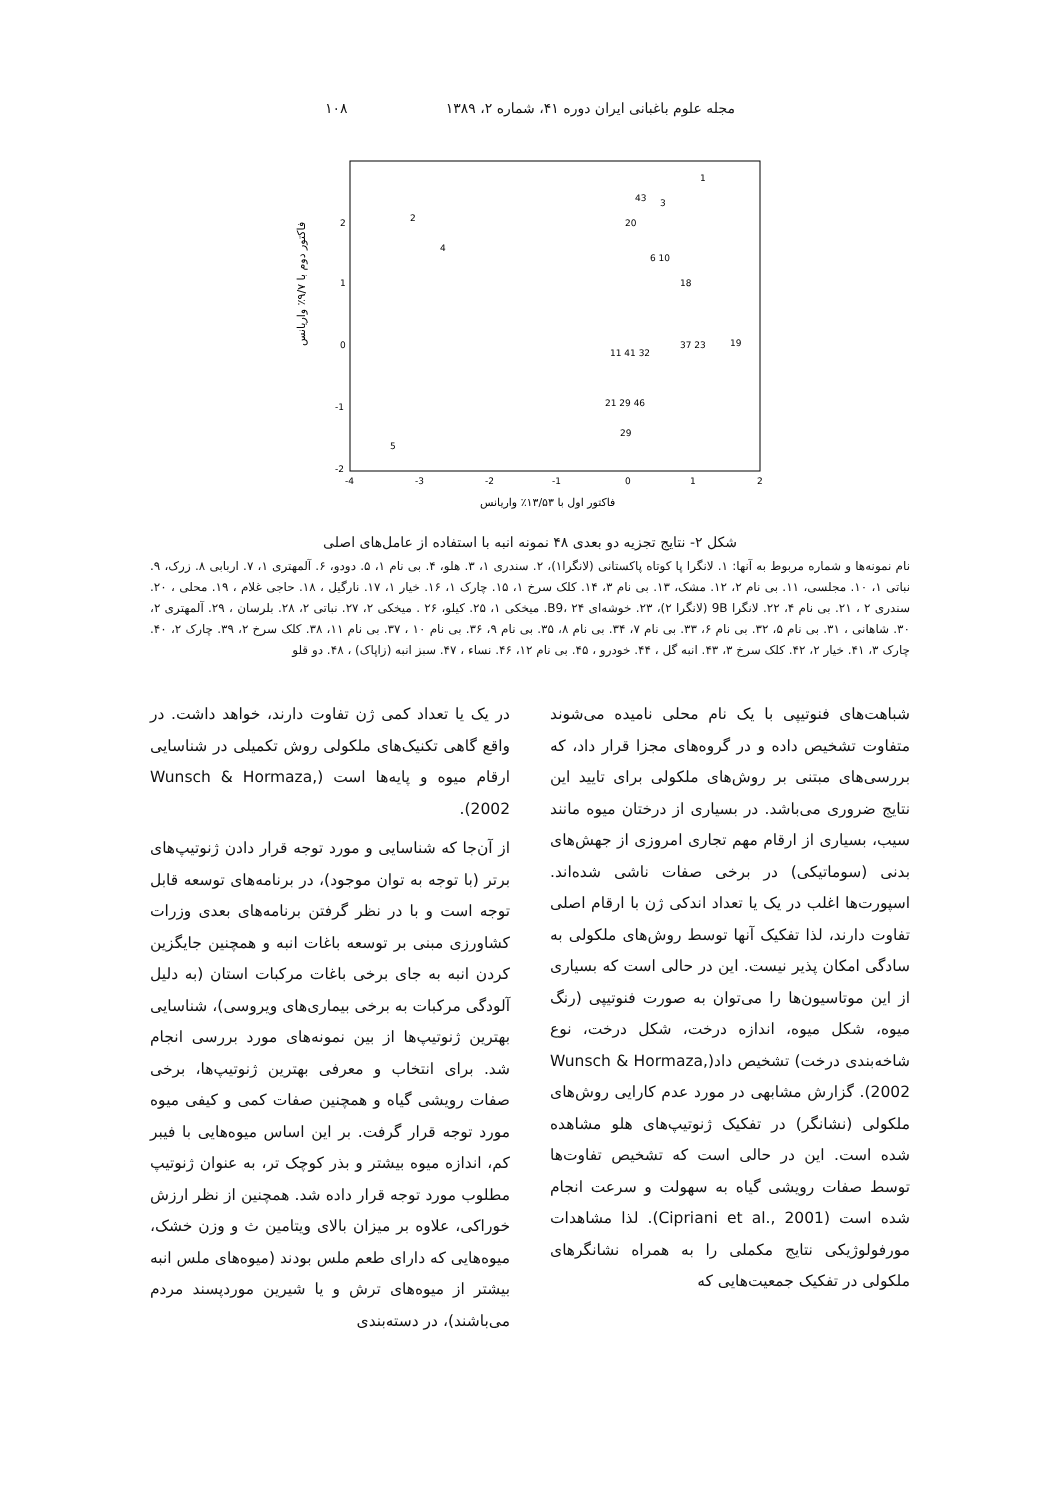مجله علوم باغبانی ایران دوره ۴۱، شماره ۲، ۱۳۸۹ ۱۰۸
فاکتور دوم با ۹/۷٪ واریانس
2
1
0
-1
-2
-4
-3
-2
-1
0
1
2
2
4
5
1
43
3
20
6 10
18
19
37 23
11 41 32
21 29 46
29
فاکتور اول با ۱۳/۵۳٪ واریانس
شکل ۲- نتایج تجزیه دو بعدی ۴۸ نمونه انبه با استفاده از عامل‌های اصلی
نام نمونه‌ها و شماره مربوط به آنها: ۱. لانگرا پا کوتاه پاکستانی (لانگرا۱)، ۲. سندری ۱، ۳. هلو، ۴. بی نام ۱، ۵. دودو، ۶. آلمهتری ۱، ۷. اربابی ۸. زرک، ۹. نباتی ۱، ۱۰. مجلسی، ۱۱. بی نام ۲، ۱۲. مشک، ۱۳. بی نام ۳، ۱۴. کلک سرخ ۱، ۱۵. چارک ۱، ۱۶. خیار ۱، ۱۷. نارگیل ، ۱۸. حاجی غلام ، ۱۹. محلی ، ۲۰. سندری ۲ ، ۲۱. بی نام ۴، ۲۲. لانگرا 9B (لانگرا ۲)، ۲۳. خوشه‌ای B9، ۲۴. میخکی ۱، ۲۵. کیلو، ۲۶ . میخکی ۲، ۲۷. نباتی ۲، ۲۸. بلرسان ، ۲۹. آلمهتری ۲، ۳۰. شاهانی ، ۳۱. بی نام ۵، ۳۲. بی نام ۶، ۳۳. بی نام ۷، ۳۴. بی نام ۸، ۳۵. بی نام ۹، ۳۶. بی نام ۱۰ ، ۳۷. بی نام ۱۱، ۳۸. کلک سرخ ۲، ۳۹. چارک ۲، ۴۰. چارک ۳، ۴۱. خیار ۲، ۴۲. کلک سرخ ۳، ۴۳. انبه گل ، ۴۴. خودرو ، ۴۵. بی نام ۱۲، ۴۶. نساء ، ۴۷. سبز انبه (زاپاک) ، ۴۸. دو قلو
شباهت‌های فنوتیپی با یک نام محلی نامیده می‌شوند متفاوت تشخیص داده و در گروه‌های مجزا قرار داد، که بررسی‌های مبتنی بر روش‌های ملکولی برای تایید این نتایج ضروری می‌باشد. در بسیاری از درختان میوه مانند سیب، بسیاری از ارقام مهم تجاری امروزی از جهش‌های بدنی (سوماتیکی) در برخی صفات ناشی شده‌اند. اسپورت‌ها اغلب در یک یا تعداد اندکی ژن با ارقام اصلی تفاوت دارند، لذا تفکیک آنها توسط روش‌های ملکولی به سادگی امکان پذیر نیست. این در حالی است که بسیاری از این موتاسیون‌ها را می‌توان به صورت فنوتیپی (رنگ میوه، شکل میوه، اندازه درخت، شکل درخت، نوع شاخه‌بندی درخت) تشخیص داد(Wunsch & Hormaza, 2002). گزارش مشابهی در مورد عدم کارایی روش‌های ملکولی (نشانگر) در تفکیک ژنوتیپ‌های هلو مشاهده شده است. این در حالی است که تشخیص تفاوت‌ها توسط صفات رویشی گیاه به سهولت و سرعت انجام شده است (Cipriani et al., 2001). لذا مشاهدات مورفولوژیکی نتایج مکملی را به همراه نشانگرهای ملکولی در تفکیک جمعیت‌هایی که
در یک یا تعداد کمی ژن تفاوت دارند، خواهد داشت. در واقع گاهی تکنیک‌های ملکولی روش تکمیلی در شناسایی ارقام میوه و پایه‌ها است (Wunsch & Hormaza, 2002).
از آن‌جا که شناسایی و مورد توجه قرار دادن ژنوتیپ‌های برتر (با توجه به توان موجود)، در برنامه‌های توسعه قابل توجه است و با در نظر گرفتن برنامه‌های بعدی وزرات کشاورزی مبنی بر توسعه باغات انبه و همچنین جایگزین کردن انبه به جای برخی باغات مرکبات استان (به دلیل آلودگی مرکبات به برخی بیماری‌های ویروسی)، شناسایی بهترین ژنوتیپ‌ها از بین نمونه‌های مورد بررسی انجام شد. برای انتخاب و معرفی بهترین ژنوتیپ‌ها، برخی صفات رویشی گیاه و همچنین صفات کمی و کیفی میوه مورد توجه قرار گرفت. بر این اساس میوه‌هایی با فیبر کم، اندازه میوه بیشتر و بذر کوچک تر، به عنوان ژنوتیپ مطلوب مورد توجه قرار داده شد. همچنین از نظر ارزش خوراکی، علاوه بر میزان بالای ویتامین ث و وزن خشک، میوه‌هایی که دارای طعم ملس بودند (میوه‌های ملس انبه بیشتر از میوه‌های ترش و یا شیرین موردپسند مردم می‌باشند)، در دسته‌بندی